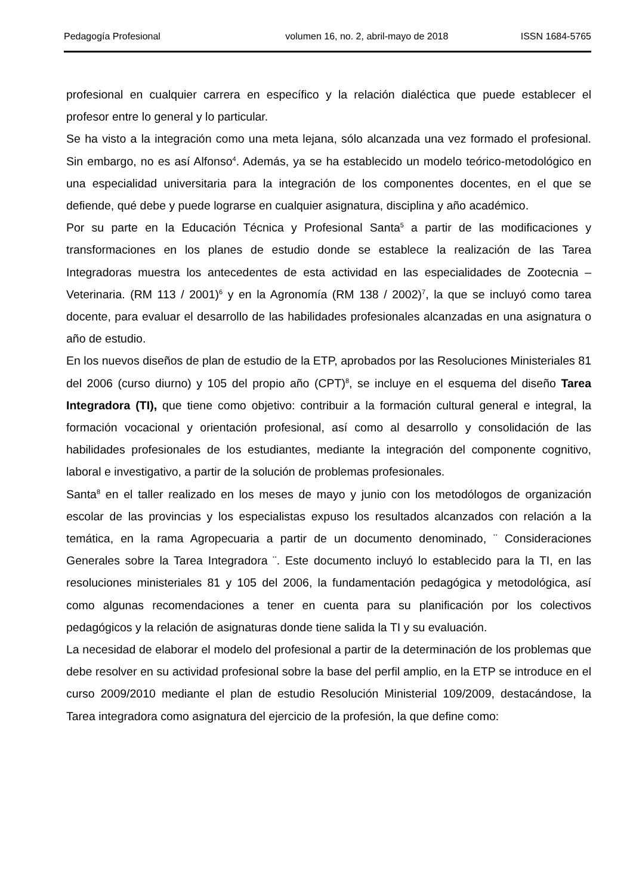Pedagogía Profesional volumen 16, no. 2, abril-mayo de 2018 ISSN 1684-5765
profesional en cualquier carrera en específico y la relación dialéctica que puede establecer el profesor entre lo general y lo particular.
Se ha visto a la integración como una meta lejana, sólo alcanzada una vez formado el profesional. Sin embargo, no es así Alfonso<sup>4</sup>. Además, ya se ha establecido un modelo teórico-metodológico en una especialidad universitaria para la integración de los componentes docentes, en el que se defiende, qué debe y puede lograrse en cualquier asignatura, disciplina y año académico.
Por su parte en la Educación Técnica y Profesional Santa<sup>5</sup> a partir de las modificaciones y transformaciones en los planes de estudio donde se establece la realización de las Tarea Integradoras muestra los antecedentes de esta actividad en las especialidades de Zootecnia – Veterinaria. (RM 113 / 2001)<sup>6</sup> y en la Agronomía (RM 138 / 2002)<sup>7</sup>, la que se incluyó como tarea docente, para evaluar el desarrollo de las habilidades profesionales alcanzadas en una asignatura o año de estudio.
En los nuevos diseños de plan de estudio de la ETP, aprobados por las Resoluciones Ministeriales 81 del 2006 (curso diurno) y 105 del propio año (CPT)<sup>8</sup>, se incluye en el esquema del diseño Tarea Integradora (TI), que tiene como objetivo: contribuir a la formación cultural general e integral, la formación vocacional y orientación profesional, así como al desarrollo y consolidación de las habilidades profesionales de los estudiantes, mediante la integración del componente cognitivo, laboral e investigativo, a partir de la solución de problemas profesionales.
Santa<sup>8</sup> en el taller realizado en los meses de mayo y junio con los metodólogos de organización escolar de las provincias y los especialistas expuso los resultados alcanzados con relación a la temática, en la rama Agropecuaria a partir de un documento denominado, ¨ Consideraciones Generales sobre la Tarea Integradora ¨. Este documento incluyó lo establecido para la TI, en las resoluciones ministeriales 81 y 105 del 2006, la fundamentación pedagógica y metodológica, así como algunas recomendaciones a tener en cuenta para su planificación por los colectivos pedagógicos y la relación de asignaturas donde tiene salida la TI y su evaluación.
La necesidad de elaborar el modelo del profesional a partir de la determinación de los problemas que debe resolver en su actividad profesional sobre la base del perfil amplio, en la ETP se introduce en el curso 2009/2010 mediante el plan de estudio Resolución Ministerial 109/2009, destacándose, la Tarea integradora como asignatura del ejercicio de la profesión, la que define como: